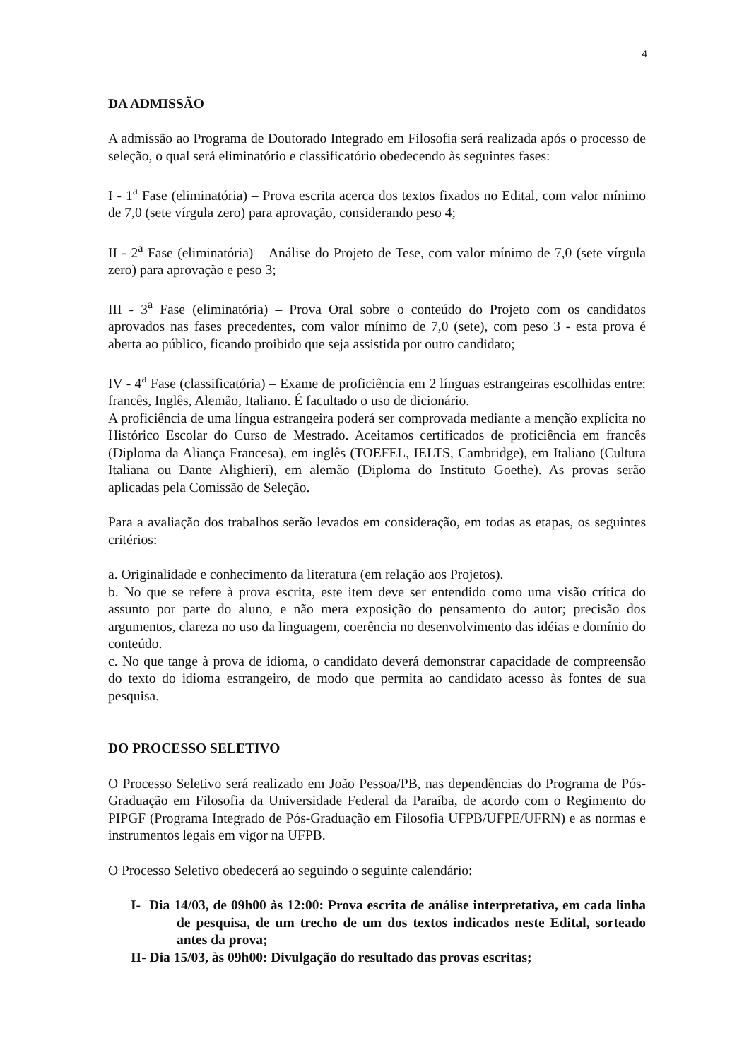4
DA ADMISSÃO
A admissão ao Programa de Doutorado Integrado em Filosofia será realizada após o processo de seleção, o qual será eliminatório e classificatório obedecendo às seguintes fases:
I - 1<sup>a</sup> Fase (eliminatória) – Prova escrita acerca dos textos fixados no Edital, com valor mínimo de 7,0 (sete vírgula zero) para aprovação, considerando peso 4;
II - 2<sup>a</sup> Fase (eliminatória) – Análise do Projeto de Tese, com valor mínimo de 7,0 (sete vírgula zero) para aprovação e peso 3;
III - 3<sup>a</sup> Fase (eliminatória) – Prova Oral sobre o conteúdo do Projeto com os candidatos aprovados nas fases precedentes, com valor mínimo de 7,0 (sete), com peso 3 - esta prova é aberta ao público, ficando proibido que seja assistida por outro candidato;
IV - 4<sup>a</sup> Fase (classificatória) – Exame de proficiência em 2 línguas estrangeiras escolhidas entre: francês, Inglês, Alemão, Italiano. É facultado o uso de dicionário.
A proficiência de uma língua estrangeira poderá ser comprovada mediante a menção explícita no Histórico Escolar do Curso de Mestrado. Aceitamos certificados de proficiência em francês (Diploma da Aliança Francesa), em inglês (TOEFEL, IELTS, Cambridge), em Italiano (Cultura Italiana ou Dante Alighieri), em alemão (Diploma do Instituto Goethe). As provas serão aplicadas pela Comissão de Seleção.
Para a avaliação dos trabalhos serão levados em consideração, em todas as etapas, os seguintes critérios:
a. Originalidade e conhecimento da literatura (em relação aos Projetos).
b. No que se refere à prova escrita, este item deve ser entendido como uma visão crítica do assunto por parte do aluno, e não mera exposição do pensamento do autor; precisão dos argumentos, clareza no uso da linguagem, coerência no desenvolvimento das idéias e domínio do conteúdo.
c. No que tange à prova de idioma, o candidato deverá demonstrar capacidade de compreensão do texto do idioma estrangeiro, de modo que permita ao candidato acesso às fontes de sua pesquisa.
DO PROCESSO SELETIVO
O Processo Seletivo será realizado em João Pessoa/PB, nas dependências do Programa de Pós-Graduação em Filosofia da Universidade Federal da Paraíba, de acordo com o Regimento do PIPGF (Programa Integrado de Pós-Graduação em Filosofia UFPB/UFPE/UFRN) e as normas e instrumentos legais em vigor na UFPB.
O Processo Seletivo obedecerá ao seguindo o seguinte calendário:
I- Dia 14/03, de 09h00 às 12:00: Prova escrita de análise interpretativa, em cada linha de pesquisa, de um trecho de um dos textos indicados neste Edital, sorteado antes da prova;
II- Dia 15/03, às 09h00: Divulgação do resultado das provas escritas;